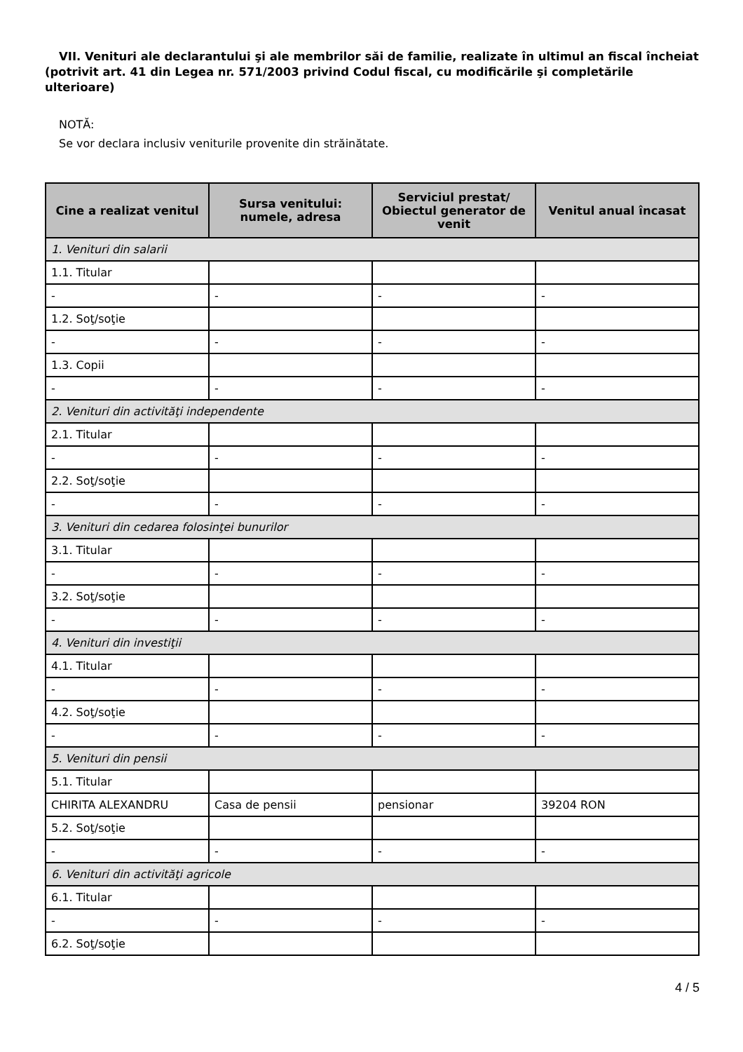VII. Venituri ale declarantului şi ale membrilor săi de familie, realizate în ultimul an fiscal încheiat (potrivit art. 41 din Legea nr. 571/2003 privind Codul fiscal, cu modificările şi completările ulterioare)
NOTĂ:
Se vor declara inclusiv veniturile provenite din străinătate.
| Cine a realizat venitul | Sursa venitului: numele, adresa | Serviciul prestat/ Obiectul generator de venit | Venitul anual încasat |
| --- | --- | --- | --- |
| 1. Venituri din salarii | | | |
| 1.1. Titular | | | |
| - | - | - | - |
| 1.2. Soţ/soţie | | | |
| - | - | - | - |
| 1.3. Copii | | | |
| - | - | - | - |
| 2. Venituri din activităţi independente | | | |
| 2.1. Titular | | | |
| - | - | - | - |
| 2.2. Soţ/soţie | | | |
| - | - | - | - |
| 3. Venituri din cedarea folosinţei bunurilor | | | |
| 3.1. Titular | | | |
| - | - | - | - |
| 3.2. Soţ/soţie | | | |
| - | - | - | - |
| 4. Venituri din investiţii | | | |
| 4.1. Titular | | | |
| - | - | - | - |
| 4.2. Soţ/soţie | | | |
| - | - | - | - |
| 5. Venituri din pensii | | | |
| 5.1. Titular | | | |
| CHIRITA ALEXANDRU | Casa de pensii | pensionar | 39204 RON |
| 5.2. Soţ/soţie | | | |
| - | - | - | - |
| 6. Venituri din activităţi agricole | | | |
| 6.1. Titular | | | |
| - | - | - | - |
| 6.2. Soţ/soţie | | | |
4 / 5